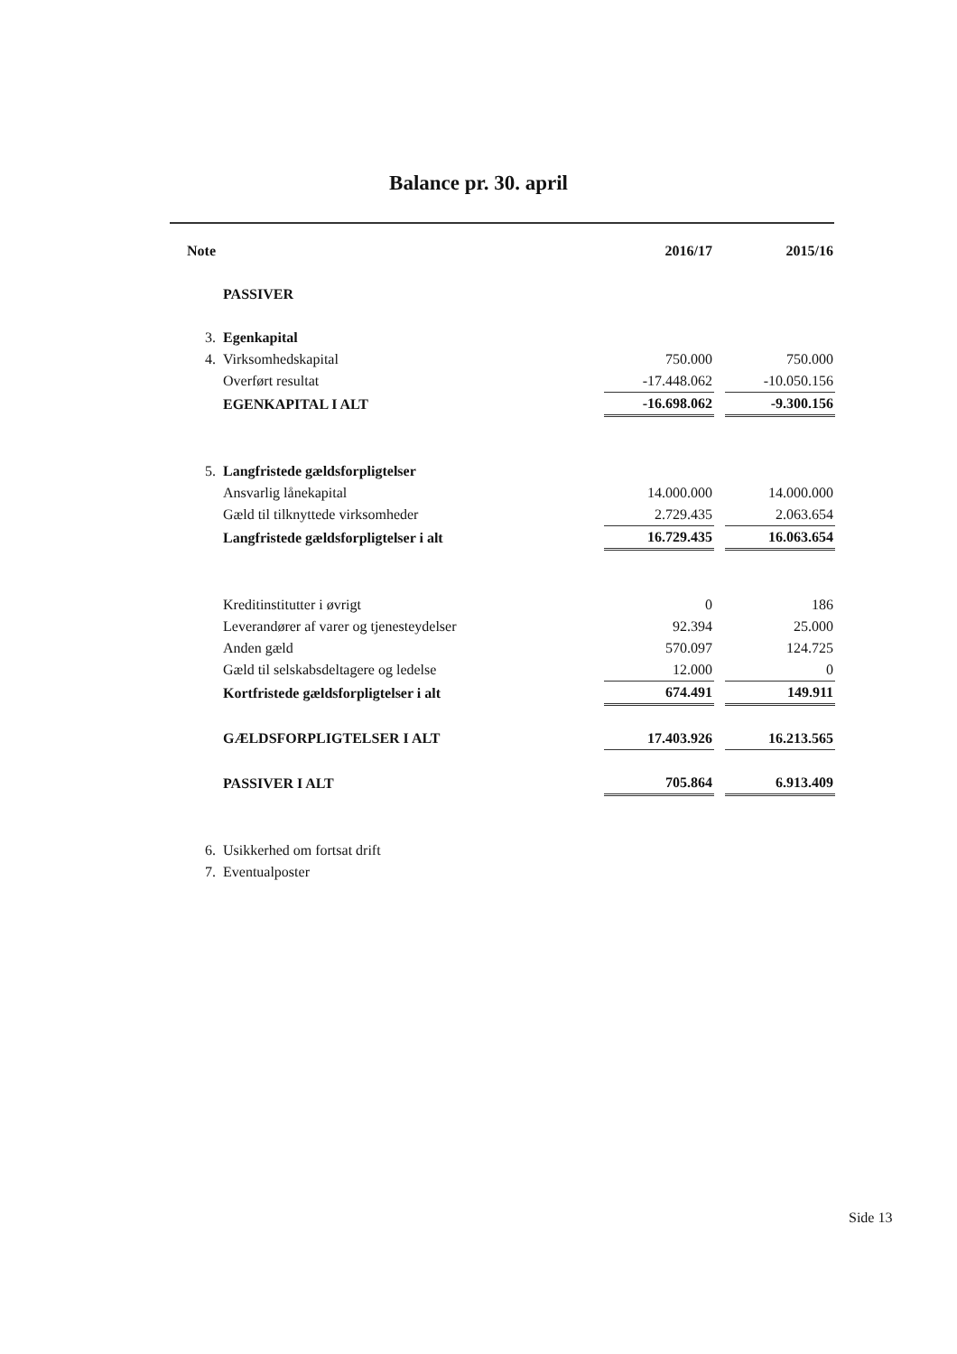Balance pr. 30. april
| Note | | 2016/17 | | 2015/16 |
| --- | --- | --- | --- | --- |
| | PASSIVER | | | |
| 3. | Egenkapital | | | |
| 4. | Virksomhedskapital | 750.000 | | 750.000 |
| | Overført resultat | -17.448.062 | | -10.050.156 |
| | EGENKAPITAL I ALT | -16.698.062 | | -9.300.156 |
| 5. | Langfristede gældsforpligtelser | | | |
| | Ansvarlig lånekapital | 14.000.000 | | 14.000.000 |
| | Gæld til tilknyttede virksomheder | 2.729.435 | | 2.063.654 |
| | Langfristede gældsforpligtelser i alt | 16.729.435 | | 16.063.654 |
| | Kreditinstitutter i øvrigt | 0 | | 186 |
| | Leverandører af varer og tjenesteydelser | 92.394 | | 25.000 |
| | Anden gæld | 570.097 | | 124.725 |
| | Gæld til selskabsdeltagere og ledelse | 12.000 | | 0 |
| | Kortfristede gældsforpligtelser i alt | 674.491 | | 149.911 |
| | GÆLDSFORPLIGTELSER I ALT | 17.403.926 | | 16.213.565 |
| | PASSIVER I ALT | 705.864 | | 6.913.409 |
| 6. | Usikkerhed om fortsat drift | | | |
| 7. | Eventualposter | | | |
Side 13